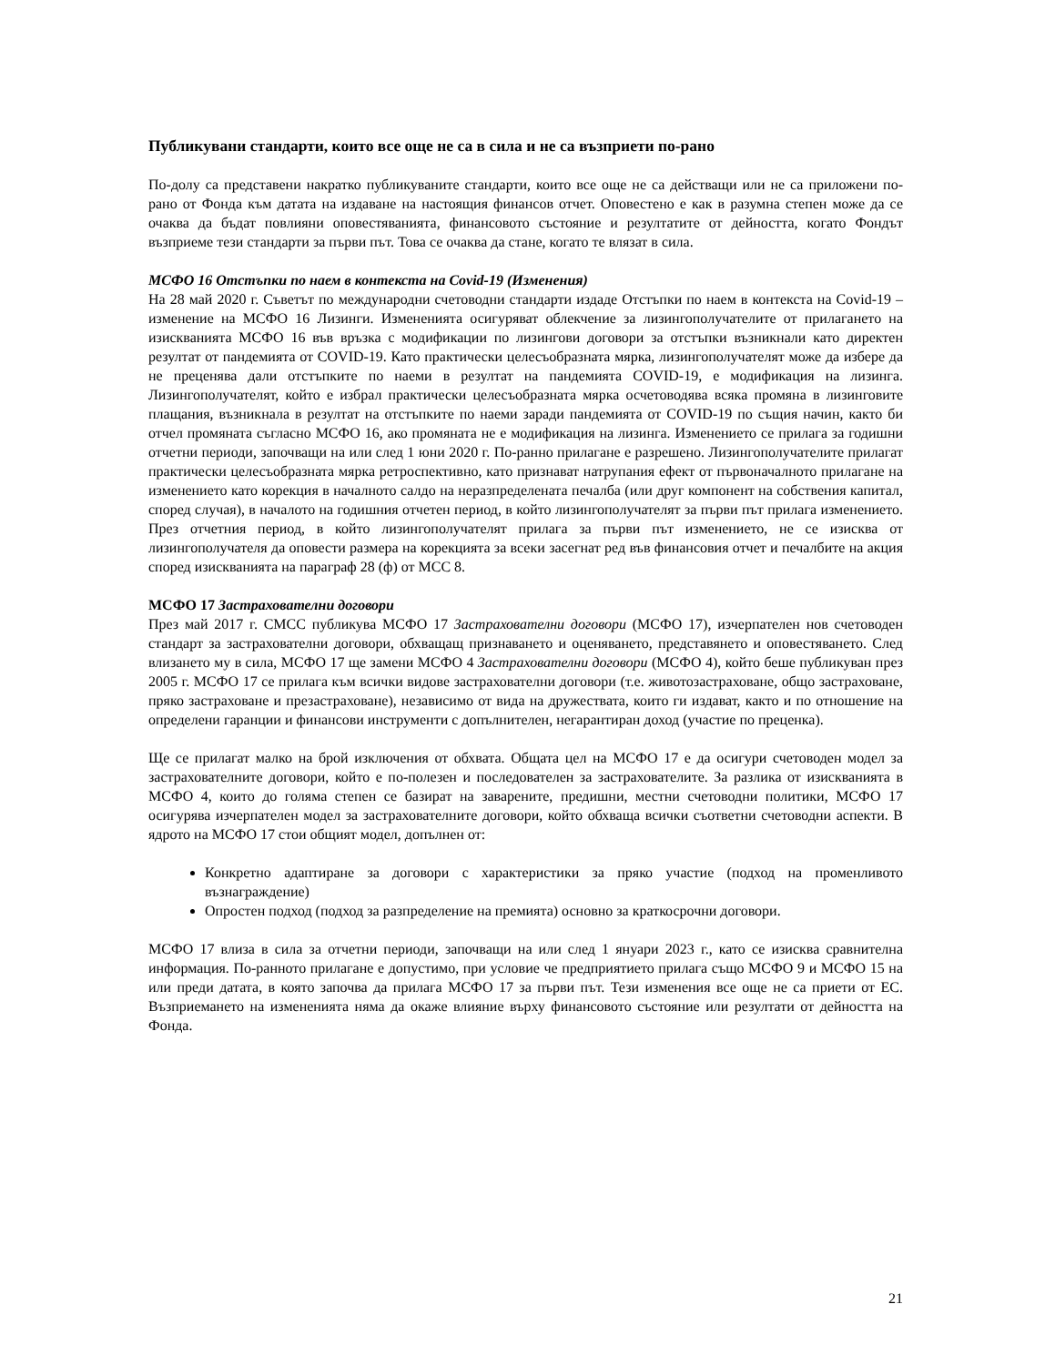Публикувани стандарти, които все още не са в сила и не са възприети по-рано
По-долу са представени накратко публикуваните стандарти, които все още не са действащи или не са приложени по-рано от Фонда към датата на издаване на настоящия финансов отчет. Оповестено е как в разумна степен може да се очаква да бъдат повлияни оповестяванията, финансовото състояние и резултатите от дейността, когато Фондът възприеме тези стандарти за първи път. Това се очаква да стане, когато те влязат в сила.
МСФО 16 Отстъпки по наем в контекста на Covid-19 (Изменения)
На 28 май 2020 г. Съветът по международни счетоводни стандарти издаде Отстъпки по наем в контекста на Covid-19 – изменение на МСФО 16 Лизинги. Измененията осигуряват облекчение за лизингополучателите от прилагането на изискванията МСФО 16 във връзка с модификации по лизингови договори за отстъпки възникнали като директен резултат от пандемията от COVID-19. Като практически целесъобразната мярка, лизингополучателят може да избере да не преценява дали отстъпките по наеми в резултат на пандемията COVID-19, е модификация на лизинга. Лизингополучателят, който е избрал практически целесъобразната мярка осчетоводява всяка промяна в лизинговите плащания, възникнала в резултат на отстъпките по наеми заради пандемията от COVID-19 по същия начин, както би отчел промяната съгласно МСФО 16, ако промяната не е модификация на лизинга. Изменението се прилага за годишни отчетни периоди, започващи на или след 1 юни 2020 г. По-ранно прилагане е разрешено. Лизингополучателите прилагат практически целесъобразната мярка ретроспективно, като признават натрупания ефект от първоначалното прилагане на изменението като корекция в началното салдо на неразпределената печалба (или друг компонент на собствения капитал, според случая), в началото на годишния отчетен период, в който лизингополучателят за първи път прилага изменението. През отчетния период, в който лизингополучателят прилага за първи път изменението, не се изисква от лизингополучателя да оповести размера на корекцията за всеки засегнат ред във финансовия отчет и печалбите на акция според изискванията на параграф 28 (ф) от МСС 8.
МСФО 17 Застрахователни договори
През май 2017 г. СМСС публикува МСФО 17 Застрахователни договори (МСФО 17), изчерпателен нов счетоводен стандарт за застрахователни договори, обхващащ признаването и оценяването, представянето и оповестяването. След влизането му в сила, МСФО 17 ще замени МСФО 4 Застрахователни договори (МСФО 4), който беше публикуван през 2005 г. МСФО 17 се прилага към всички видове застрахователни договори (т.е. животозастраховане, общо застраховане, пряко застраховане и презастраховане), независимо от вида на дружествата, които ги издават, както и по отношение на определени гаранции и финансови инструменти с допълнителен, негарантиран доход (участие по преценка).
Ще се прилагат малко на брой изключения от обхвата. Общата цел на МСФО 17 е да осигури счетоводен модел за застрахователните договори, който е по-полезен и последователен за застрахователите. За разлика от изискванията в МСФО 4, които до голяма степен се базират на заварените, предишни, местни счетоводни политики, МСФО 17 осигурява изчерпателен модел за застрахователните договори, който обхваща всички съответни счетоводни аспекти. В ядрото на МСФО 17 стои общият модел, допълнен от:
Конкретно адаптиране за договори с характеристики за пряко участие (подход на променливото възнаграждение)
Опростен подход (подход за разпределение на премията) основно за краткосрочни договори.
МСФО 17 влиза в сила за отчетни периоди, започващи на или след 1 януари 2023 г., като се изисква сравнителна информация. По-ранното прилагане е допустимо, при условие че предприятието прилага също МСФО 9 и МСФО 15 на или преди датата, в която започва да прилага МСФО 17 за първи път. Тези изменения все още не са приети от ЕС. Възприемането на измененията няма да окаже влияние върху финансовото състояние или резултати от дейността на Фонда.
21